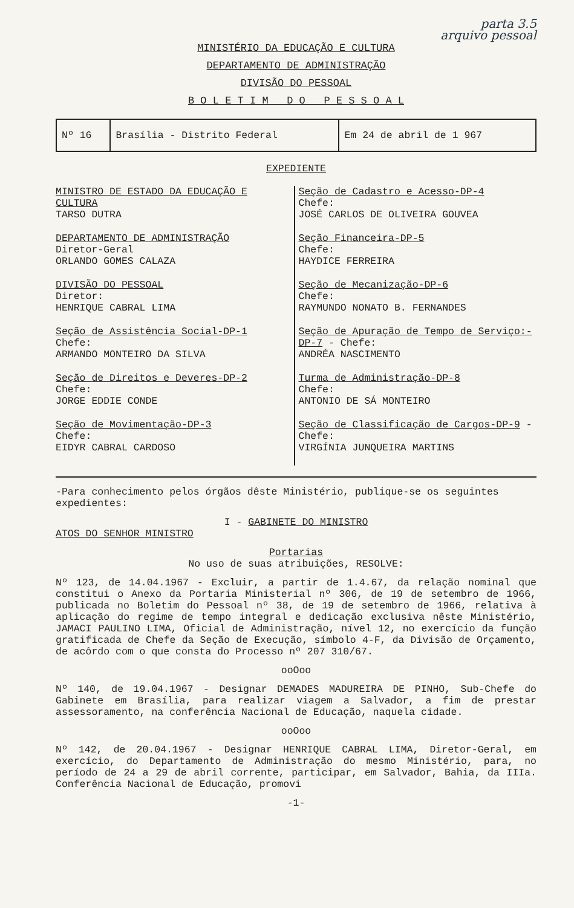parta 3.5
arquivo pessoal
MINISTÉRIO DA EDUCAÇÃO E CULTURA
DEPARTAMENTO DE ADMINISTRAÇÃO
DIVISÃO DO PESSOAL
B O L E T I M D O P E S S O A L
| Nº 16 | Brasília - Distrito Federal | Em 24 de abril de 1 967 |
EXPEDIENTE
MINISTRO DE ESTADO DA EDUCAÇÃO E CULTURA
TARSO DUTRA
DEPARTAMENTO DE ADMINISTRAÇÃO
Diretor-Geral
ORLANDO GOMES CALAZA
DIVISÃO DO PESSOAL
Diretor:
HENRIQUE CABRAL LIMA
Seção de Assistência Social-DP-1
Chefe:
ARMANDO MONTEIRO DA SILVA
Seção de Direitos e Deveres-DP-2
Chefe:
JORGE EDDIE CONDE
Seção de Movimentação-DP-3
Chefe:
EIDYR CABRAL CARDOSO
Seção de Cadastro e Acesso-DP-4
Chefe:
JOSÉ CARLOS DE OLIVEIRA GOUVEA
Seção Financeira-DP-5
Chefe:
HAYDICE FERREIRA
Seção de Mecanização-DP-6
Chefe:
RAYMUNDO NONATO B. FERNANDES
Seção de Apuração de Tempo de Serviço:-DP-7 - Chefe:
ANDRÉA NASCIMENTO
Turma de Administração-DP-8
Chefe:
ANTONIO DE SÁ MONTEIRO
Seção de Classificação de Cargos-DP-9 - Chefe:
VIRGÍNIA JUNQUEIRA MARTINS
-Para conhecimento pelos órgãos dêste Ministério, publique-se os seguintes expedientes:
I - GABINETE DO MINISTRO
ATOS DO SENHOR MINISTRO
Portarias
No uso de suas atribuições, RESOLVE:
Nº 123, de 14.04.1967 - Excluir, a partir de 1.4.67, da relação nominal que constitui o Anexo da Portaria Ministerial nº 306, de 19 de setembro de 1966, publicada no Boletim do Pessoal nº 38, de 19 de setembro de 1966, relativa à aplicação do regime de tempo integral e dedicação exclusiva nêste Ministério, JAMACI PAULINO LIMA, Oficial de Administração, nível 12, no exercício da função gratificada de Chefe da Seção de Execução, símbolo 4-F, da Divisão de Orçamento, de acôrdo com o que consta do Processo nº 207 310/67.
ooOoo
Nº 140, de 19.04.1967 - Designar DEMADES MADUREIRA DE PINHO, Sub-Chefe do Gabinete em Brasília, para realizar viagem a Salvador, a fim de prestar assessoramento, na conferência Nacional de Educação, naquela cidade.
ooOoo
Nº 142, de 20.04.1967 - Designar HENRIQUE CABRAL LIMA, Diretor-Geral, em exercício, do Departamento de Administração do mesmo Ministério, para, no período de 24 a 29 de abril corrente, participar, em Salvador, Bahia, da IIIa. Conferência Nacional de Educação, promovi
-1-